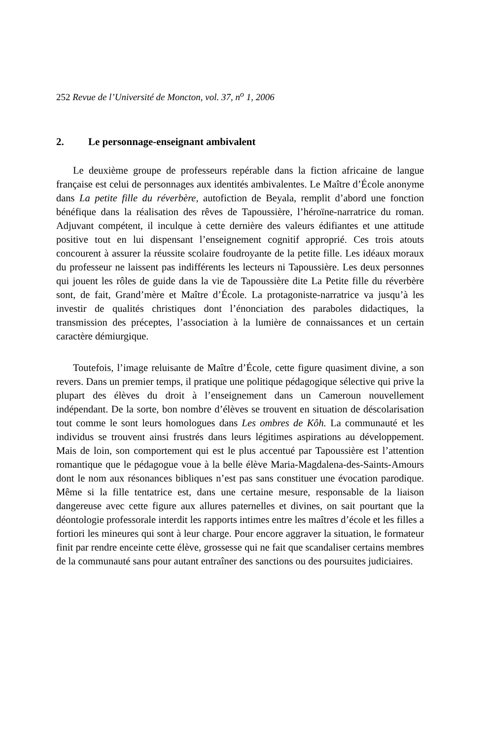252 Revue de l’Université de Moncton, vol. 37, n<sup>o</sup> 1, 2006
2. Le personnage-enseignant ambivalent
Le deuxième groupe de professeurs repérable dans la fiction africaine de langue française est celui de personnages aux identités ambivalentes. Le Maître d’École anonyme dans La petite fille du réverbère, autofiction de Beyala, remplit d’abord une fonction bénéfique dans la réalisation des rêves de Tapoussière, l’héroïne-narratrice du roman. Adjuvant compétent, il inculque à cette dernière des valeurs édifiantes et une attitude positive tout en lui dispensant l’enseignement cognitif approprié. Ces trois atouts concourent à assurer la réussite scolaire foudroyante de la petite fille. Les idéaux moraux du professeur ne laissent pas indifférents les lecteurs ni Tapoussière. Les deux personnes qui jouent les rôles de guide dans la vie de Tapoussière dite La Petite fille du réverbère sont, de fait, Grand’mère et Maître d’École. La protagoniste-narratrice va jusqu’à les investir de qualités christiques dont l’énonciation des paraboles didactiques, la transmission des préceptes, l’association à la lumière de connaissances et un certain caractère démiurgique.
Toutefois, l’image reluisante de Maître d’École, cette figure quasiment divine, a son revers. Dans un premier temps, il pratique une politique pédagogique sélective qui prive la plupart des élèves du droit à l’enseignement dans un Cameroun nouvellement indépendant. De la sorte, bon nombre d’élèves se trouvent en situation de déscolarisation tout comme le sont leurs homologues dans Les ombres de Kôh. La communauté et les individus se trouvent ainsi frustrés dans leurs légitimes aspirations au développement. Mais de loin, son comportement qui est le plus accentué par Tapoussière est l’attention romantique que le pédagogue voue à la belle élève Maria-Magdalena-des-Saints-Amours dont le nom aux résonances bibliques n’est pas sans constituer une évocation parodique. Même si la fille tentatrice est, dans une certaine mesure, responsable de la liaison dangereuse avec cette figure aux allures paternelles et divines, on sait pourtant que la déontologie professorale interdit les rapports intimes entre les maîtres d’école et les filles a fortiori les mineures qui sont à leur charge. Pour encore aggraver la situation, le formateur finit par rendre enceinte cette élève, grossesse qui ne fait que scandaliser certains membres de la communauté sans pour autant entraîner des sanctions ou des poursuites judiciaires.